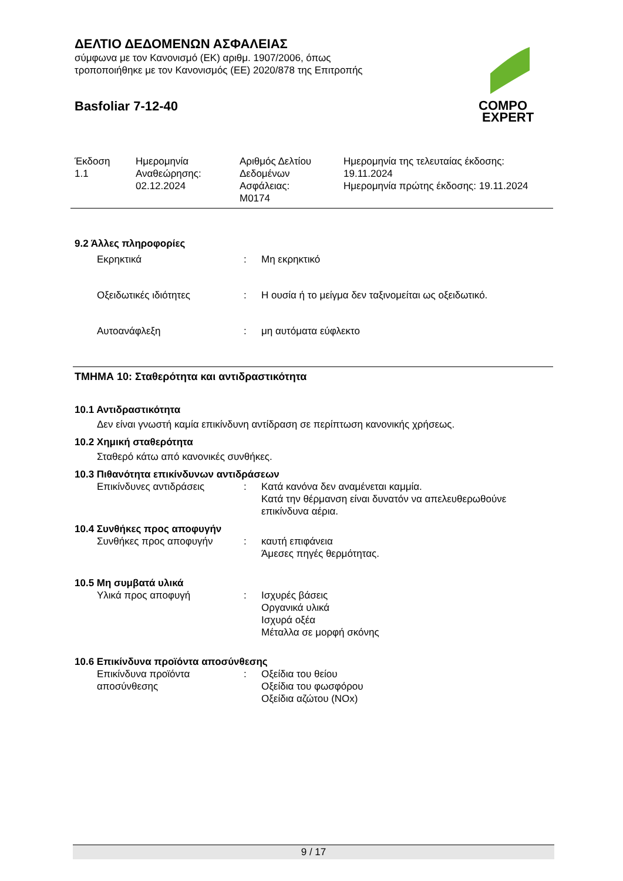ΔΕΛΤΙΟ ΔΕΔΟΜΕΝΩΝ ΑΣΦΑΛΕΙΑΣ
σύμφωνα με τον Κανονισμό (ΕΚ) αριθμ. 1907/2006, όπως
τροποποιήθηκε με τον Κανονισμός (ΕΕ) 2020/878 της Επιτροπής
Basfoliar 7-12-40
COMPO
EXPERT
Έκδοση
1.1
Ημερομηνία
Αναθεώρησης:
02.12.2024
Αριθμός Δελτίου
Δεδομένων
Ασφάλειας:
M0174
Ημερομηνία της τελευταίας έκδοσης:
19.11.2024
Ημερομηνία πρώτης έκδοσης: 19.11.2024
9.2 Άλλες πληροφορίες
Εκρηκτικά : Μη εκρηκτικό
Οξειδωτικές ιδιότητες : Η ουσία ή το μείγμα δεν ταξινομείται ως οξειδωτικό.
Αυτοανάφλεξη : μη αυτόματα εύφλεκτο
ΤΜΗΜΑ 10: Σταθερότητα και αντιδραστικότητα
10.1 Αντιδραστικότητα
Δεν είναι γνωστή καμία επικίνδυνη αντίδραση σε περίπτωση κανονικής χρήσεως.
10.2 Χημική σταθερότητα
Σταθερό κάτω από κανονικές συνθήκες.
10.3 Πιθανότητα επικίνδυνων αντιδράσεων
Επικίνδυνες αντιδράσεις : Κατά κανόνα δεν αναμένεται καμμία.
Κατά την θέρμανση είναι δυνατόν να απελευθερωθούνε
επικίνδυνα αέρια.
10.4 Συνθήκες προς αποφυγήν
Συνθήκες προς αποφυγήν : καυτή επιφάνεια
Άμεσες πηγές θερμότητας.
10.5 Μη συμβατά υλικά
Υλικά προς αποφυγή : Ισχυρές βάσεις
Οργανικά υλικά
Ισχυρά οξέα
Μέταλλα σε μορφή σκόνης
10.6 Επικίνδυνα προϊόντα αποσύνθεσης
Επικίνδυνα προϊόντα
αποσύνθεσης
: Οξείδια του θείου
Οξείδια του φωσφόρου
Οξείδια αζώτου (NOx)
9 / 17